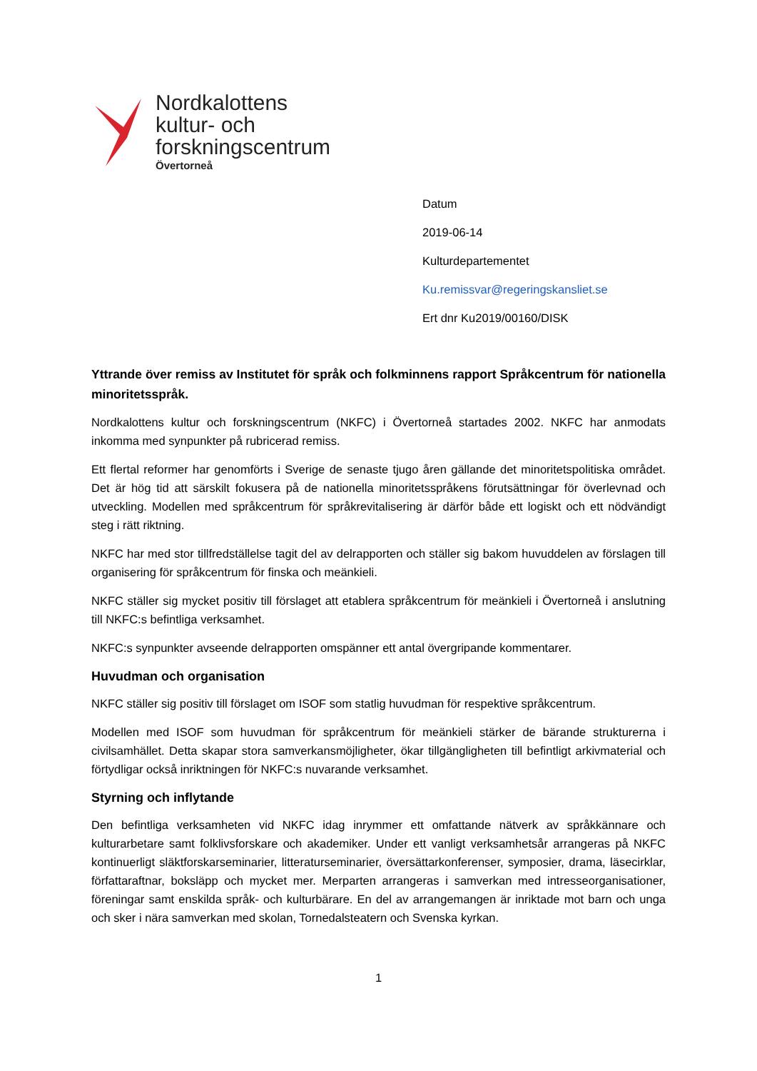Nordkalottens
kultur- och
forskningscentrum
Övertorneå
Datum
2019-06-14
Kulturdepartementet
Ku.remissvar@regeringskansliet.se
Ert dnr Ku2019/00160/DISK
Yttrande över remiss av Institutet för språk och folkminnens rapport Språkcentrum för nationella minoritetsspråk.
Nordkalottens kultur och forskningscentrum (NKFC) i Övertorneå startades 2002. NKFC har anmodats inkomma med synpunkter på rubricerad remiss.
Ett flertal reformer har genomförts i Sverige de senaste tjugo åren gällande det minoritetspolitiska området. Det är hög tid att särskilt fokusera på de nationella minoritetsspråkens förutsättningar för överlevnad och utveckling. Modellen med språkcentrum för språkrevitalisering är därför både ett logiskt och ett nödvändigt steg i rätt riktning.
NKFC har med stor tillfredställelse tagit del av delrapporten och ställer sig bakom huvuddelen av förslagen till organisering för språkcentrum för finska och meänkieli.
NKFC ställer sig mycket positiv till förslaget att etablera språkcentrum för meänkieli i Övertorneå i anslutning till NKFC:s befintliga verksamhet.
NKFC:s synpunkter avseende delrapporten omspänner ett antal övergripande kommentarer.
Huvudman och organisation
NKFC ställer sig positiv till förslaget om ISOF som statlig huvudman för respektive språkcentrum.
Modellen med ISOF som huvudman för språkcentrum för meänkieli stärker de bärande strukturerna i civilsamhället. Detta skapar stora samverkansmöjligheter, ökar tillgängligheten till befintligt arkivmaterial och förtydligar också inriktningen för NKFC:s nuvarande verksamhet.
Styrning och inflytande
Den befintliga verksamheten vid NKFC idag inrymmer ett omfattande nätverk av språkkännare och kulturarbetare samt folklivsforskare och akademiker. Under ett vanligt verksamhetsår arrangeras på NKFC kontinuerligt släktforskarseminarier, litteraturseminarier, översättarkonferenser, symposier, drama, läsecirklar, författaraftnar, boksläpp och mycket mer. Merparten arrangeras i samverkan med intresseorganisationer, föreningar samt enskilda språk- och kulturbärare. En del av arrangemangen är inriktade mot barn och unga och sker i nära samverkan med skolan, Tornedalsteatern och Svenska kyrkan.
1